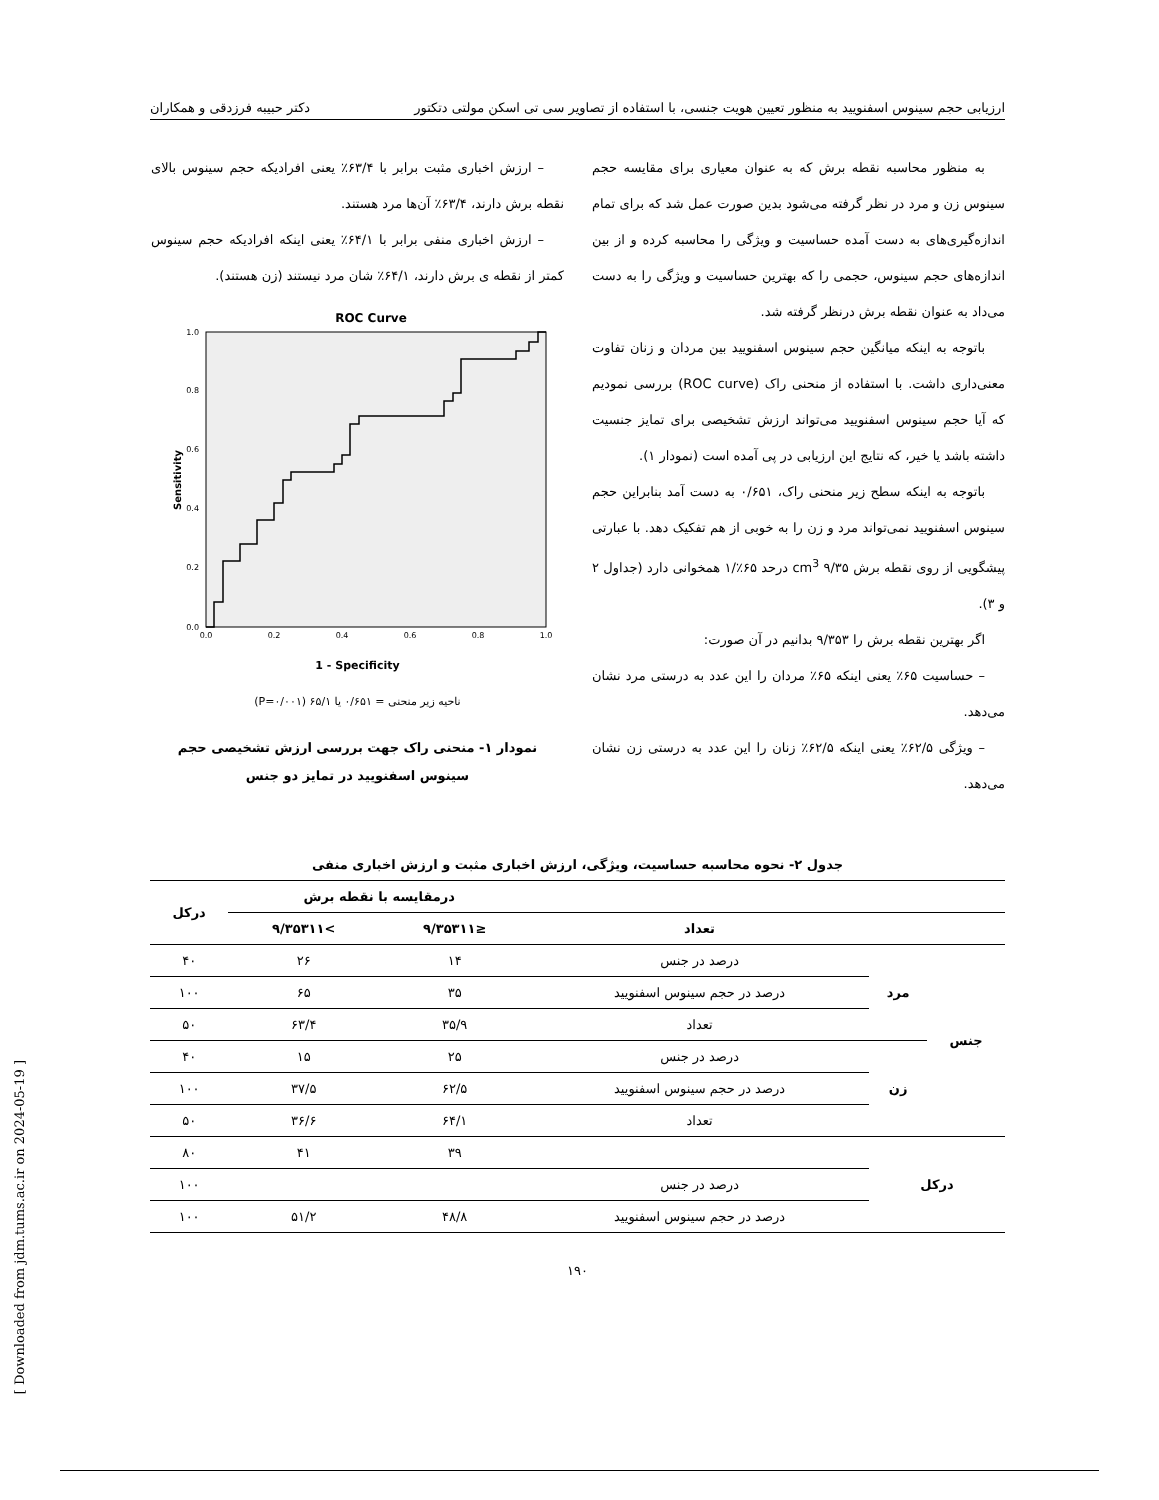ارزیابی حجم سینوس اسفنویید به منظور تعیین هویت جنسی، با استفاده از تصاویر سی تی اسکن مولتی دتکتور دکتر حبیبه فرزدقی و همکاران
به منظور محاسبه نقطه برش که به عنوان معیاری برای مقایسه حجم سینوس زن و مرد در نظر گرفته می‌شود بدین صورت عمل شد که برای تمام اندازه‌گیری‌های به دست آمده حساسیت و ویژگی را محاسبه کرده و از بین اندازه‌های حجم سینوس، حجمی را که بهترین حساسیت و ویژگی را به دست می‌داد به عنوان نقطه برش درنظر گرفته شد.
باتوجه به اینکه میانگین حجم سینوس اسفنویید بین مردان و زنان تفاوت معنی‌داری داشت. با استفاده از منحنی راک (ROC curve) بررسی نمودیم که آیا حجم سینوس اسفنویید می‌تواند ارزش تشخیصی برای تمایز جنسیت داشته باشد یا خیر، که نتایج این ارزیابی در پی آمده است (نمودار ۱).
باتوجه به اینکه سطح زیر منحنی راک، ۰/۶۵۱ به دست آمد بنابراین حجم سینوس اسفنویید نمی‌تواند مرد و زن را به خوبی از هم تفکیک دهد. با عبارتی پیشگویی از روی نقطه برش ۹/۳۵ cm<sup>3</sup> درحد ۶۵٪/۱ همخوانی دارد (جداول ۲ و ۳).
اگر بهترین نقطه برش را ۹/۳۵۳ بدانیم در آن صورت:
– حساسیت ۶۵٪ یعنی اینکه ۶۵٪ مردان را این عدد به درستی مرد نشان می‌دهد.
– ویژگی ۶۲/۵٪ یعنی اینکه ۶۲/۵٪ زنان را این عدد به درستی زن نشان می‌دهد.
– ارزش اخباری مثبت برابر با ۶۳/۴٪ یعنی افرادیکه حجم سینوس بالای نقطه برش دارند، ۶۳/۴٪ آن‌ها مرد هستند.
– ارزش اخباری منفی برابر با ۶۴/۱٪ یعنی اینکه افرادیکه حجم سینوس کمتر از نقطه ی برش دارند، ۶۴/۱٪ شان مرد نیستند (زن هستند).
ROC Curve
Sensitivity
0.0
1.0
0.2
0.4
0.6
0.8
0.0
0.2
0.4
0.6
0.8
1.0
1 - Specificity
ناحیه زیر منحنی = ۰/۶۵۱ یا ۶۵/۱ (P=۰/۰۰۱)
نمودار ۱- منحنی راک جهت بررسی ارزش تشخیصی حجم سینوس اسفنویید در تمایز دو جنس
جدول ۲- نحوه محاسبه حساسیت، ویژگی، ارزش اخباری مثبت و ارزش اخباری منفی
| | | | درمقایسه با نقطه برش | | درکل |
| --- | --- | --- | --- | --- | --- |
| | | تعداد | ≤۹/۳۵۳۱۱ | >۹/۳۵۳۱۱ | |
| جنس | مرد | درصد در جنس | ۱۴ | ۲۶ | ۴۰ |
| | | درصد در حجم سینوس اسفنویید | ۳۵ | ۶۵ | ۱۰۰ |
| | | تعداد | ۳۵/۹ | ۶۳/۴ | ۵۰ |
| | زن | درصد در جنس | ۲۵ | ۱۵ | ۴۰ |
| | | درصد در حجم سینوس اسفنویید | ۶۲/۵ | ۳۷/۵ | ۱۰۰ |
| | | تعداد | ۶۴/۱ | ۳۶/۶ | ۵۰ |
| درکل | | | ۳۹ | ۴۱ | ۸۰ |
| | | درصد در جنس | | | ۱۰۰ |
| | | درصد در حجم سینوس اسفنویید | ۴۸/۸ | ۵۱/۲ | ۱۰۰ |
۱۹۰
[ Downloaded from jdm.tums.ac.ir on 2024-05-19 ]